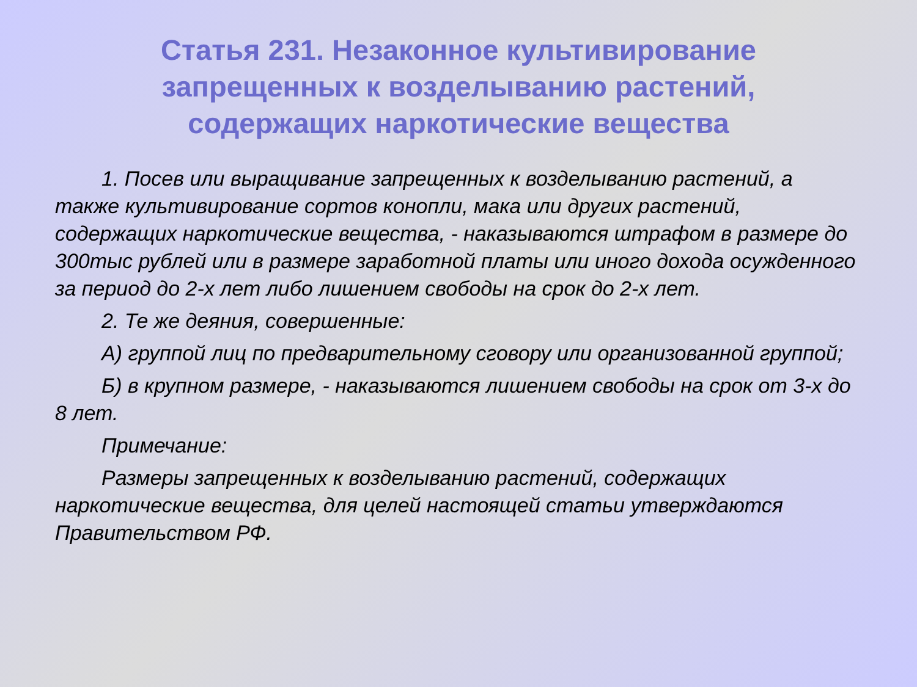Статья 231. Незаконное культивирование запрещенных к возделыванию растений, содержащих наркотические вещества
1. Посев или выращивание запрещенных к возделыванию растений, а также культивирование сортов конопли, мака или других растений, содержащих наркотические вещества, - наказываются штрафом в размере до 300тыс рублей или в размере заработной платы или иного дохода осужденного за период до 2-х лет либо лишением свободы на срок до 2-х лет.
2. Те же деяния, совершенные:
А) группой лиц по предварительному сговору или организованной группой;
Б) в крупном размере, - наказываются лишением свободы на срок от 3-х до 8 лет.
Примечание:
Размеры запрещенных к возделыванию растений, содержащих наркотические вещества, для целей настоящей статьи утверждаются Правительством РФ.